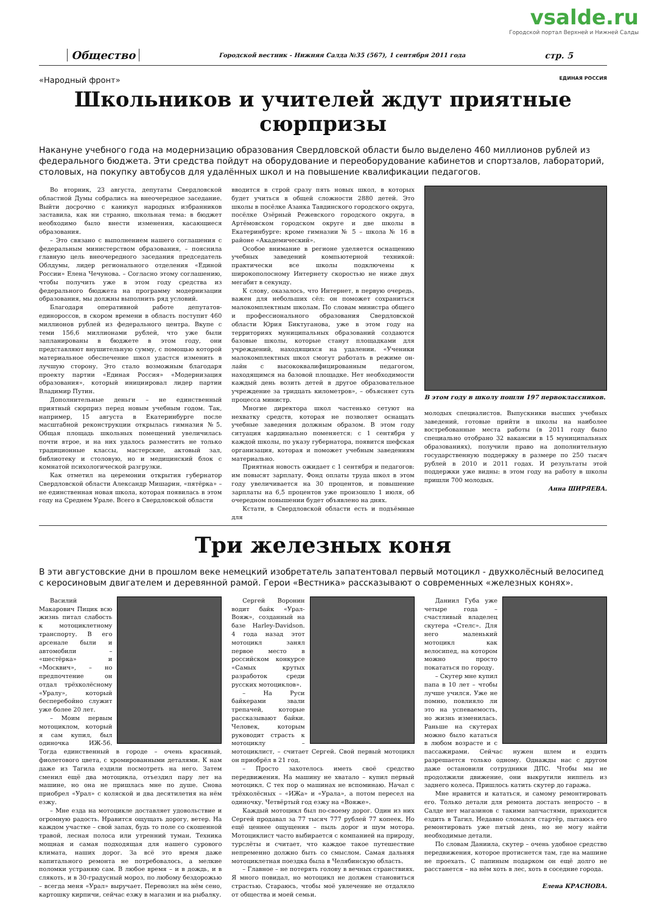vsalde.ru
Городской портал Верхней и Нижней Салды
Общество Городской вестник - Нижняя Салда №35 (567), 1 сентября 2011 года стр. 5
«Народный фронт» ЕДИНАЯ РОССИЯ
Школьников и учителей ждут приятные сюрпризы
Накануне учебного года на модернизацию образования Свердловской области было выделено 460 миллионов рублей из федерального бюджета. Эти средства пойдут на оборудование и переоборудование кабинетов и спортзалов, лабораторий, столовых, на покупку автобусов для удалённых школ и на повышение квалификации педагогов.
Во вторник, 23 августа, депутаты Свердловской областной Думы собрались на внеочередное заседание. Выйти досрочно с каникул народных избранников заставила, как ни странно, школьная тема: в бюджет необходимо было внести изменения, касающиеся образования.
– Это связано с выполнением нашего соглашения с федеральным министерством образования, – пояснила главную цель внеочередного заседания председатель Облдумы, лидер регионального отделения «Единой России» Елена Чечунова. – Согласно этому соглашению, чтобы получить уже в этом году средства из федерального бюджета на программу модернизации образования, мы должны выполнить ряд условий.
Благодаря оперативной работе депутатов-единороссов, в скором времени в область поступит 460 миллионов рублей из федерального центра. Вкупе с теми 156,6 миллионами рублей, что уже были запланированы в бюджете в этом году, они представляют внушительную сумму, с помощью которой материальное обеспечение школ удастся изменить в лучшую сторону. Это стало возможным благодаря проекту партии «Единая Россия» «Модернизация образования», который инициировал лидер партии Владимир Путин.
Дополнительные деньги – не единственный приятный сюрприз перед новым учебным годом. Так, например, 15 августа в Екатеринбурге после масштабной реконструкции открылась гимназия №5. Общая площадь школьных помещений увеличилась почти втрое, и на них удалось разместить не только традиционные классы, мастерские, актовый зал, библиотеку и столовую, но и медицинский блок с комнатой психологической разгрузки.
Как отметил на церемонии открытия губернатор Свердловской области Александр Мишарин, «пятёрка» – не единственная новая школа, которая появилась в этом году на Среднем Урале. Всего в Свердловской области
вводится в строй сразу пять новых школ, в которых будет учиться в общей сложности 2880 детей. Это школы в посёлке Азанка Тавдинского городского округа, посёлке Озёрный Режевского городского округа, в Артёмовском городском округе и две школы в Екатеринбурге: кроме гимназии № 5 – школа № 16 в районе «Академический».
Особое внимание в регионе уделяется оснащению учебных заведений компьютерной техникой: практически все школы подключены к широкополосному Интернету скоростью не ниже двух мегабит в секунду.
К слову, оказалось, что Интернет, в первую очередь, важен для небольших сёл: он поможет сохраниться малокомплектным школам. По словам министра общего и профессионального образования Свердловской области Юрия Биктуганова, уже в этом году на территориях муниципальных образований создаются базовые школы, которые станут площадками для учреждений, находящихся на удалении. «Ученики малокомплектных школ смогут работать в режиме он-лайн с высококвалифицированным педагогом, находящимся на базовой площадке. Нет необходимости каждый день возить детей в другое образовательное учреждение за тридцать километров», – объясняет суть процесса министр.
Многие директора школ частенько сетуют на нехватку средств, которая не позволяет оснащать учебные заведения должным образом. В этом году ситуация кардинально поменяется: с 1 сентября у каждой школы, по указу губернатора, появится шефская организация, которая и поможет учебным заведениям материально.
Приятная новость ожидает с 1 сентября и педагогов: им повысят зарплату. Фонд оплаты труда школ в этом году увеличивается на 30 процентов, и повышение зарплаты на 6,5 процентов уже произошло 1 июля, об очередном повышении будет объявлено на днях.
Кстати, в Свердловской области есть и подъёмные для
В этом году в школу пошли 197 первоклассников.
молодых специалистов. Выпускники высших учебных заведений, готовые прийти в школы на наиболее востребованные места работы (в 2011 году было специально отобрано 32 вакансии в 15 муниципальных образованиях), получили право на дополнительную государственную поддержку в размере по 250 тысяч рублей в 2010 и 2011 годах. И результаты этой поддержки уже видны: в этом году на работу в школы пришли 700 молодых.
Анна ШИРЯЕВА.
Три железных коня
В эти августовские дни в прошлом веке немецкий изобретатель запатентовал первый мотоцикл - двухколёсный велосипед с керосиновым двигателем и деревянной рамой. Герои «Вестника» рассказывают о современных «железных конях».
Василий Макарович Пицик всю жизнь питал слабость к мотоциклетному транспорту. В его арсенале были и автомобили – «шестёрка» и «Москвич», – но предпочтение он отдал трёхколёсному «Уралу», который бесперебойно служит уже более 20 лет.
– Моим первым мотоциклом, который я сам купил, был одиночка ИЖ-56. Тогда единственный в городе – очень красивый, фиолетового цвета, с хромированными деталями. К нам даже из Тагила ездили посмотреть на него. Затем сменил ещё два мотоцикла, отъездил пару лет на машине, но она не пришлась мне по душе. Снова приобрел «Урал» с коляской и два десятилетия на нём езжу.
– Мне езда на мотоцикле доставляет удовольствие и огромную радость. Нравится ощущать дорогу, ветер. На каждом участке – свой запах, будь то поле со скошенной травой, лесная полоса или утренний туман. Техника мощная и самая подходящая для нашего сурового климата, наших дорог. За всё это время даже капитального ремонта не потребовалось, а мелкие поломки устраняю сам. В любое время – и в дождь, и в слякоть, и в 30-градусный мороз, по любому бездорожью – всегда меня «Урал» выручает. Перевозил на нём сено, картошку кирпичи, сейчас езжу в магазин и на рыбалку.
Сергей Воронин водит байк «Урал-Вояж», созданный на базе Harley-Davidson. 4 года назад этот мотоцикл занял первое место в российском конкурсе «Самых крутых разработок среди русских мотоциклов».
– На Руси байкерами звали трепачей, которые рассказывают байки. Человек, которым руководит страсть к мотоциклу – мотоциклист, – считает Сергей. Свой первый мотоцикл он приобрёл в 21 год.
– Просто захотелось иметь своё средство передвижения. На машину не хватало – купил первый мотоцикл. С тех пор о машинах не вспоминаю. Начал с трёхколёсных – «ИЖа» и «Урала», а потом пересел на одиночку. Четвёртый год езжу на «Вояже».
Каждый мотоцикл был по-своему дорог. Один из них Сергей продавал за 77 тысяч 777 рублей 77 копеек. Но ещё ценнее ощущения – пыль дорог и шум мотора. Мотоциклист часто выбирается с компанией на природу, турслёты и считает, что каждое такое путешествие непременно должно быть со смыслом. Самая дальняя мотоциклетная поездка была в Челябинскую область.
– Главное – не потерять голову в вечных странствиях. Я много повидал, но мотоцикл не должен становиться страстью. Стараюсь, чтобы моё увлечение не отдаляло от общества и моей семьи.
Даниил Губа уже четыре года – счастливый владелец скутера «Стелс». Для него маленький мотоцикл как велосипед, на котором можно просто покататься по городу.
– Скутер мне купил папа в 10 лет – чтобы лучше учился. Уже не помню, повлияло ли это на успеваемость, но жизнь изменилась. Раньше на скутерах можно было кататься в любом возрасте и с пассажирами. Сейчас нужен шлем и ездить разрешается только одному. Однажды нас с другом даже остановили сотрудники ДПС. Чтобы мы не продолжили движение, они выкрутили ниппель из заднего колеса. Пришлось катить скутер до гаража.
Мне нравится и кататься, и самому ремонтировать его. Только детали для ремонта достать непросто – в Салде нет магазинов с такими запчастями, приходится ездить в Тагил. Недавно сломался стартёр, пытаюсь его ремонтировать уже пятый день, но не могу найти необходимые детали.
По словам Даниила, скутер – очень удобное средство передвижения, которое протиснется там, где на машине не проехать. С папиным подарком он ещё долго не расстанется – на нём хоть в лес, хоть в соседние города.
Елена КРАСНОВА.